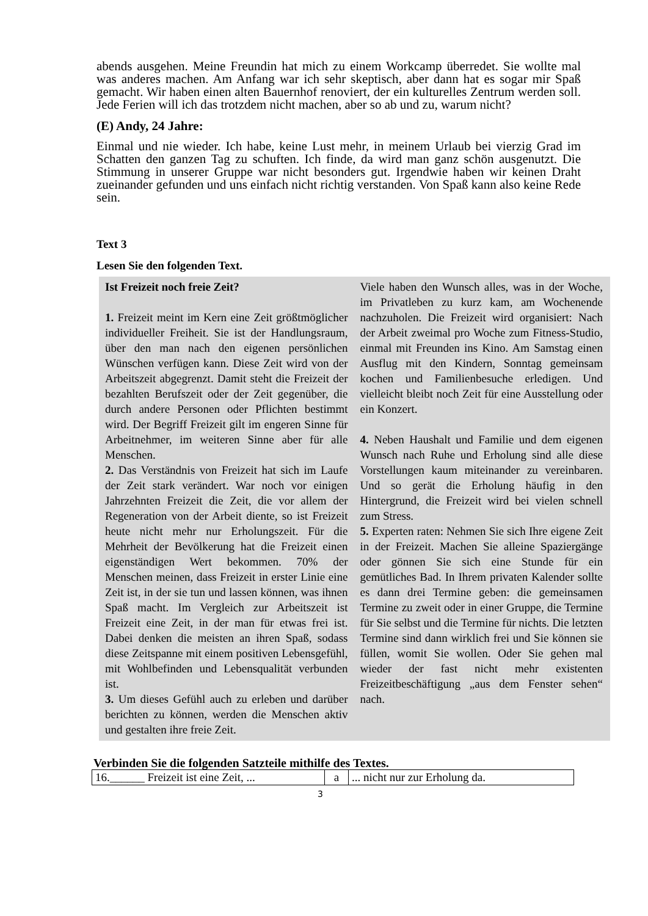abends ausgehen. Meine Freundin hat mich zu einem Workcamp überredet. Sie wollte mal was anderes machen. Am Anfang war ich sehr skeptisch, aber dann hat es sogar mir Spaß gemacht. Wir haben einen alten Bauernhof renoviert, der ein kulturelles Zentrum werden soll. Jede Ferien will ich das trotzdem nicht machen, aber so ab und zu, warum nicht?
(E) Andy, 24 Jahre:
Einmal und nie wieder. Ich habe, keine Lust mehr, in meinem Urlaub bei vierzig Grad im Schatten den ganzen Tag zu schuften. Ich finde, da wird man ganz schön ausgenutzt. Die Stimmung in unserer Gruppe war nicht besonders gut. Irgendwie haben wir keinen Draht zueinander gefunden und uns einfach nicht richtig verstanden. Von Spaß kann also keine Rede sein.
Text 3
Lesen Sie den folgenden Text.
Ist Freizeit noch freie Zeit?
1. Freizeit meint im Kern eine Zeit größtmöglicher individueller Freiheit. Sie ist der Handlungsraum, über den man nach den eigenen persönlichen Wünschen verfügen kann. Diese Zeit wird von der Arbeitszeit abgegrenzt. Damit steht die Freizeit der bezahlten Berufszeit oder der Zeit gegenüber, die durch andere Personen oder Pflichten bestimmt wird. Der Begriff Freizeit gilt im engeren Sinne für Arbeitnehmer, im weiteren Sinne aber für alle Menschen.
2. Das Verständnis von Freizeit hat sich im Laufe der Zeit stark verändert. War noch vor einigen Jahrzehnten Freizeit die Zeit, die vor allem der Regeneration von der Arbeit diente, so ist Freizeit heute nicht mehr nur Erholungszeit. Für die Mehrheit der Bevölkerung hat die Freizeit einen eigenständigen Wert bekommen. 70% der Menschen meinen, dass Freizeit in erster Linie eine Zeit ist, in der sie tun und lassen können, was ihnen Spaß macht. Im Vergleich zur Arbeitszeit ist Freizeit eine Zeit, in der man für etwas frei ist. Dabei denken die meisten an ihren Spaß, sodass diese Zeitspanne mit einem positiven Lebensgefühl, mit Wohlbefinden und Lebensqualität verbunden ist.
3. Um dieses Gefühl auch zu erleben und darüber berichten zu können, werden die Menschen aktiv und gestalten ihre freie Zeit.
Viele haben den Wunsch alles, was in der Woche, im Privatleben zu kurz kam, am Wochenende nachzuholen. Die Freizeit wird organisiert: Nach der Arbeit zweimal pro Woche zum Fitness-Studio, einmal mit Freunden ins Kino. Am Samstag einen Ausflug mit den Kindern, Sonntag gemeinsam kochen und Familienbesuche erledigen. Und vielleicht bleibt noch Zeit für eine Ausstellung oder ein Konzert.
4. Neben Haushalt und Familie und dem eigenen Wunsch nach Ruhe und Erholung sind alle diese Vorstellungen kaum miteinander zu vereinbaren. Und so gerät die Erholung häufig in den Hintergrund, die Freizeit wird bei vielen schnell zum Stress.
5. Experten raten: Nehmen Sie sich Ihre eigene Zeit in der Freizeit. Machen Sie alleine Spaziergänge oder gönnen Sie sich eine Stunde für ein gemütliches Bad. In Ihrem privaten Kalender sollte es dann drei Termine geben: die gemeinsamen Termine zu zweit oder in einer Gruppe, die Termine für Sie selbst und die Termine für nichts. Die letzten Termine sind dann wirklich frei und Sie können sie füllen, womit Sie wollen. Oder Sie gehen mal wieder der fast nicht mehr existenten Freizeitbeschäftigung „aus dem Fenster sehen“ nach.
Verbinden Sie die folgenden Satzteile mithilfe des Textes.
| 16.______ Freizeit ist eine Zeit, ... | a | ... nicht nur zur Erholung da. |
3